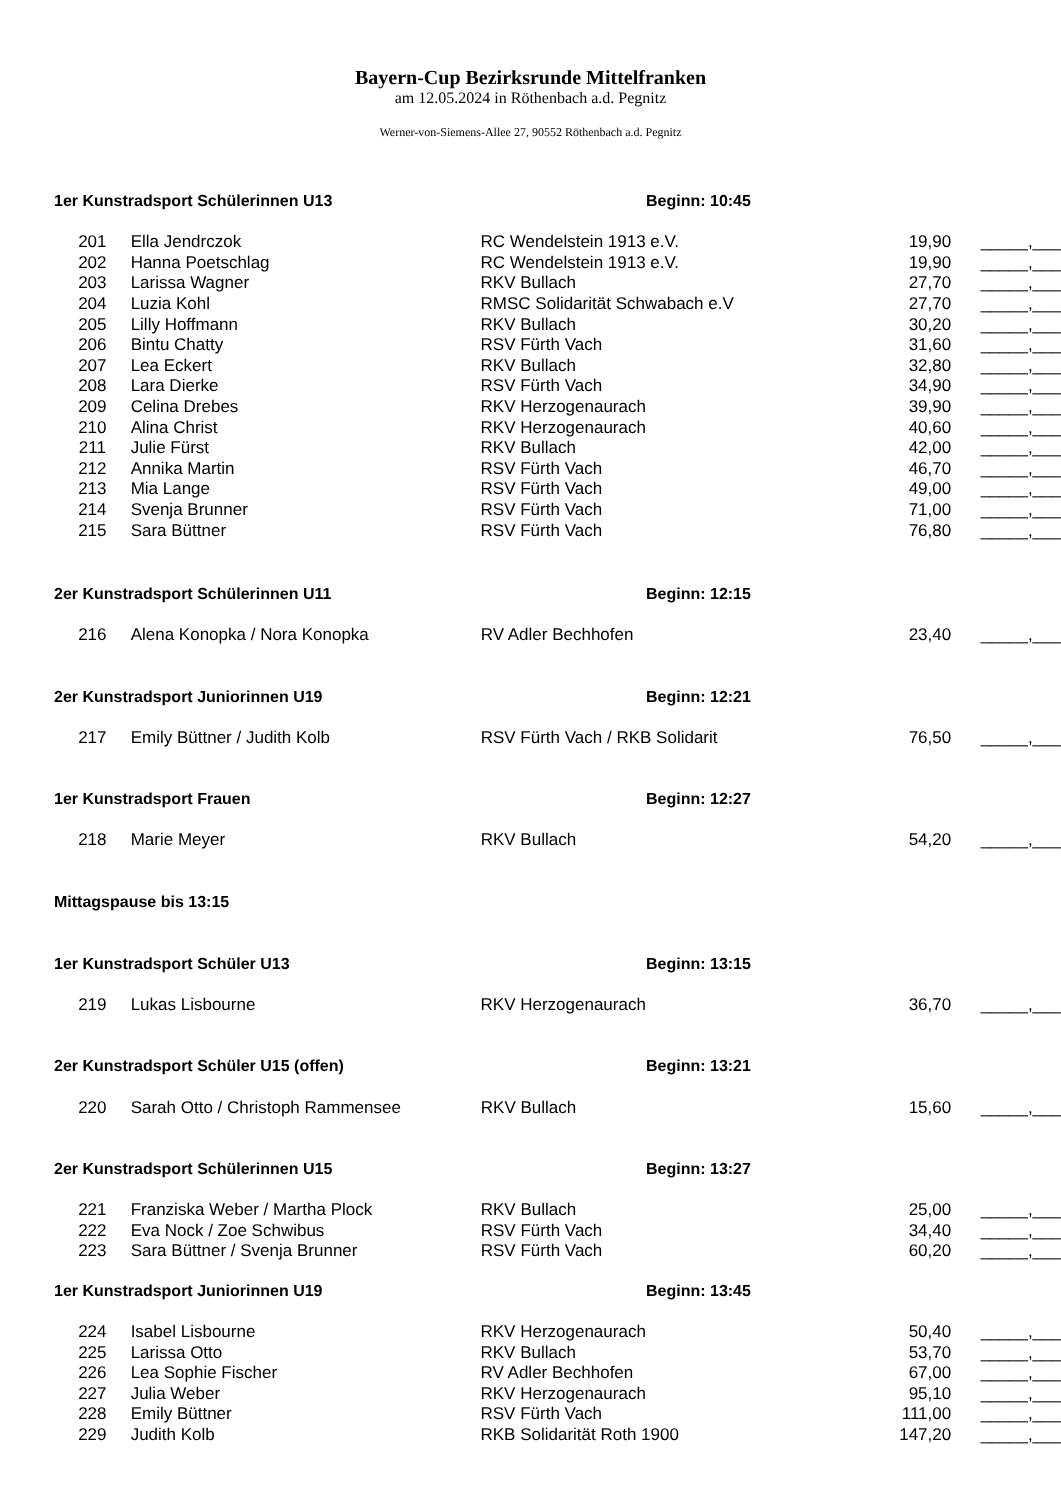Bayern-Cup Bezirksrunde Mittelfranken
am 12.05.2024 in Röthenbach a.d. Pegnitz
Werner-von-Siemens-Allee 27, 90552 Röthenbach a.d. Pegnitz
1er Kunstradsport Schülerinnen U13 Beginn: 10:45
| 201 | Ella Jendrczok | RC Wendelstein 1913 e.V. | 19,90 | _____,___ |
| 202 | Hanna Poetschlag | RC Wendelstein 1913 e.V. | 19,90 | _____,___ |
| 203 | Larissa Wagner | RKV Bullach | 27,70 | _____,___ |
| 204 | Luzia Kohl | RMSC Solidarität Schwabach e.V | 27,70 | _____,___ |
| 205 | Lilly Hoffmann | RKV Bullach | 30,20 | _____,___ |
| 206 | Bintu Chatty | RSV Fürth Vach | 31,60 | _____,___ |
| 207 | Lea Eckert | RKV Bullach | 32,80 | _____,___ |
| 208 | Lara Dierke | RSV Fürth Vach | 34,90 | _____,___ |
| 209 | Celina Drebes | RKV Herzogenaurach | 39,90 | _____,___ |
| 210 | Alina Christ | RKV Herzogenaurach | 40,60 | _____,___ |
| 211 | Julie Fürst | RKV Bullach | 42,00 | _____,___ |
| 212 | Annika Martin | RSV Fürth Vach | 46,70 | _____,___ |
| 213 | Mia Lange | RSV Fürth Vach | 49,00 | _____,___ |
| 214 | Svenja Brunner | RSV Fürth Vach | 71,00 | _____,___ |
| 215 | Sara Büttner | RSV Fürth Vach | 76,80 | _____,___ |
2er Kunstradsport Schülerinnen U11 Beginn: 12:15
| 216 | Alena Konopka / Nora Konopka | RV Adler Bechhofen | 23,40 | _____,___ |
2er Kunstradsport Juniorinnen U19 Beginn: 12:21
| 217 | Emily Büttner / Judith Kolb | RSV Fürth Vach / RKB Solidarit | 76,50 | _____,___ |
1er Kunstradsport Frauen Beginn: 12:27
| 218 | Marie Meyer | RKV Bullach | 54,20 | _____,___ |
Mittagspause bis 13:15
1er Kunstradsport Schüler U13 Beginn: 13:15
| 219 | Lukas Lisbourne | RKV Herzogenaurach | 36,70 | _____,___ |
2er Kunstradsport Schüler U15 (offen) Beginn: 13:21
| 220 | Sarah Otto / Christoph Rammensee | RKV Bullach | 15,60 | _____,___ |
2er Kunstradsport Schülerinnen U15 Beginn: 13:27
| 221 | Franziska Weber / Martha Plock | RKV Bullach | 25,00 | _____,___ |
| 222 | Eva Nock / Zoe Schwibus | RSV Fürth Vach | 34,40 | _____,___ |
| 223 | Sara Büttner / Svenja Brunner | RSV Fürth Vach | 60,20 | _____,___ |
1er Kunstradsport Juniorinnen U19 Beginn: 13:45
| 224 | Isabel Lisbourne | RKV Herzogenaurach | 50,40 | _____,___ |
| 225 | Larissa Otto | RKV Bullach | 53,70 | _____,___ |
| 226 | Lea Sophie Fischer | RV Adler Bechhofen | 67,00 | _____,___ |
| 227 | Julia Weber | RKV Herzogenaurach | 95,10 | _____,___ |
| 228 | Emily Büttner | RSV Fürth Vach | 111,00 | _____,___ |
| 229 | Judith Kolb | RKB Solidarität Roth 1900 | 147,20 | _____,___ |